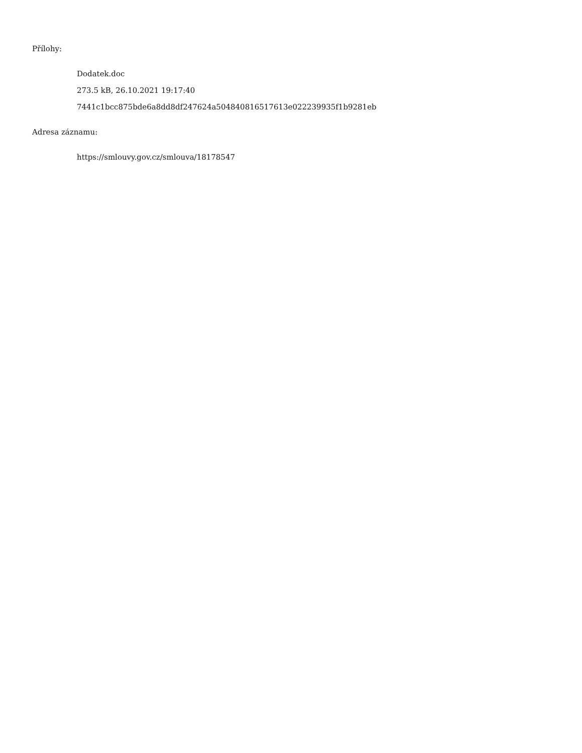Přílohy:
Dodatek.doc
273.5 kB, 26.10.2021 19:17:40
7441c1bcc875bde6a8dd8df247624a504840816517613e022239935f1b9281eb
Adresa záznamu:
https://smlouvy.gov.cz/smlouva/18178547